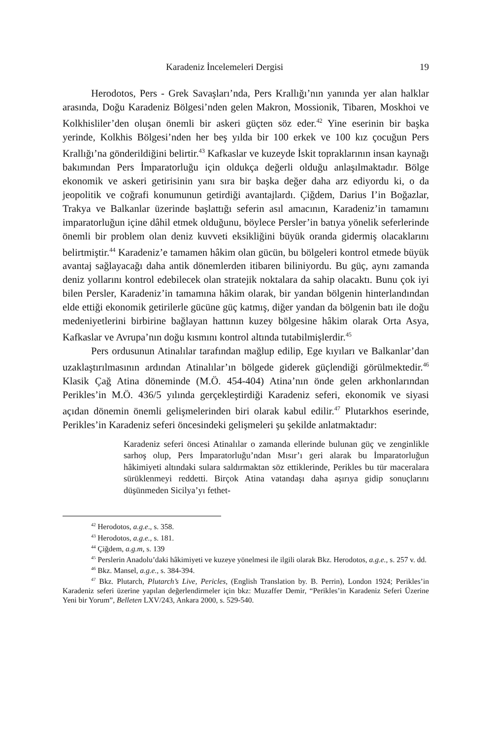Karadeniz İncelemeleri Dergisi 19
Herodotos, Pers - Grek Savaşları’nda, Pers Krallığı’nın yanında yer alan halklar arasında, Doğu Karadeniz Bölgesi’nden gelen Makron, Mossionik, Tibaren, Moskhoi ve Kolkhisliler’den oluşan önemli bir askeri güçten söz eder.<sup>42</sup> Yine eserinin bir başka yerinde, Kolkhis Bölgesi’nden her beş yılda bir 100 erkek ve 100 kız çocuğun Pers Krallığı’na gönderildiğini belirtir.<sup>43</sup> Kafkaslar ve kuzeyde İskit topraklarının insan kaynağı bakımından Pers İmparatorluğu için oldukça değerli olduğu anlaşılmaktadır. Bölge ekonomik ve askeri getirisinin yanı sıra bir başka değer daha arz ediyordu ki, o da jeopolitik ve coğrafi konumunun getirdiği avantajlardı. Çiğdem, Darius I’in Boğazlar, Trakya ve Balkanlar üzerinde başlattığı seferin asıl amacının, Karadeniz’in tamamını imparatorluğun içine dâhil etmek olduğunu, böylece Persler’in batıya yönelik seferlerinde önemli bir problem olan deniz kuvveti eksikliğini büyük oranda gidermiş olacaklarını belirtmiştir.<sup>44</sup> Karadeniz’e tamamen hâkim olan gücün, bu bölgeleri kontrol etmede büyük avantaj sağlayacağı daha antik dönemlerden itibaren biliniyordu. Bu güç, aynı zamanda deniz yollarını kontrol edebilecek olan stratejik noktalara da sahip olacaktı. Bunu çok iyi bilen Persler, Karadeniz’in tamamına hâkim olarak, bir yandan bölgenin hinterlandından elde ettiği ekonomik getirilerle gücüne güç katmış, diğer yandan da bölgenin batı ile doğu medeniyetlerini birbirine bağlayan hattının kuzey bölgesine hâkim olarak Orta Asya, Kafkaslar ve Avrupa’nın doğu kısmını kontrol altında tutabilmişlerdir.<sup>45</sup>
Pers ordusunun Atinalılar tarafından mağlup edilip, Ege kıyıları ve Balkanlar’dan uzaklaştırılmasının ardından Atinalılar’ın bölgede giderek güçlendiği görülmektedir.<sup>46</sup> Klasik Çağ Atina döneminde (M.Ö. 454-404) Atina’nın önde gelen arkhonlarından Perikles’in M.Ö. 436/5 yılında gerçekleştirdiği Karadeniz seferi, ekonomik ve siyasi açıdan dönemin önemli gelişmelerinden biri olarak kabul edilir.<sup>47</sup> Plutarkhos eserinde, Perikles’in Karadeniz seferi öncesindeki gelişmeleri şu şekilde anlatmaktadır:
Karadeniz seferi öncesi Atinalılar o zamanda ellerinde bulunan güç ve zenginlikle sarhoş olup, Pers İmparatorluğu’ndan Mısır’ı geri alarak bu İmparatorluğun hâkimiyeti altındaki sulara saldırmaktan söz ettiklerinde, Perikles bu tür maceralara sürüklenmeyi reddetti. Birçok Atina vatandaşı daha aşırıya gidip sonuçlarını düşünmeden Sicilya’yı fethet-
<sup>42</sup> Herodotos, a.g.e., s. 358.
<sup>43</sup> Herodotos, a.g.e., s. 181.
<sup>44</sup> Çiğdem, a.g.m, s. 139
<sup>45</sup> Perslerin Anadolu’daki hâkimiyeti ve kuzeye yönelmesi ile ilgili olarak Bkz. Herodotos, a.g.e., s. 257 v. dd.
<sup>46</sup> Bkz. Mansel, a.g.e., s. 384-394.
<sup>47</sup> Bkz. Plutarch, Plutarch’s Live, Pericles, (English Translation by. B. Perrin), London 1924; Perikles’in Karadeniz seferi üzerine yapılan değerlendirmeler için bkz: Muzaffer Demir, “Perikles’in Karadeniz Seferi Üzerine Yeni bir Yorum”, Belleten LXV/243, Ankara 2000, s. 529-540.